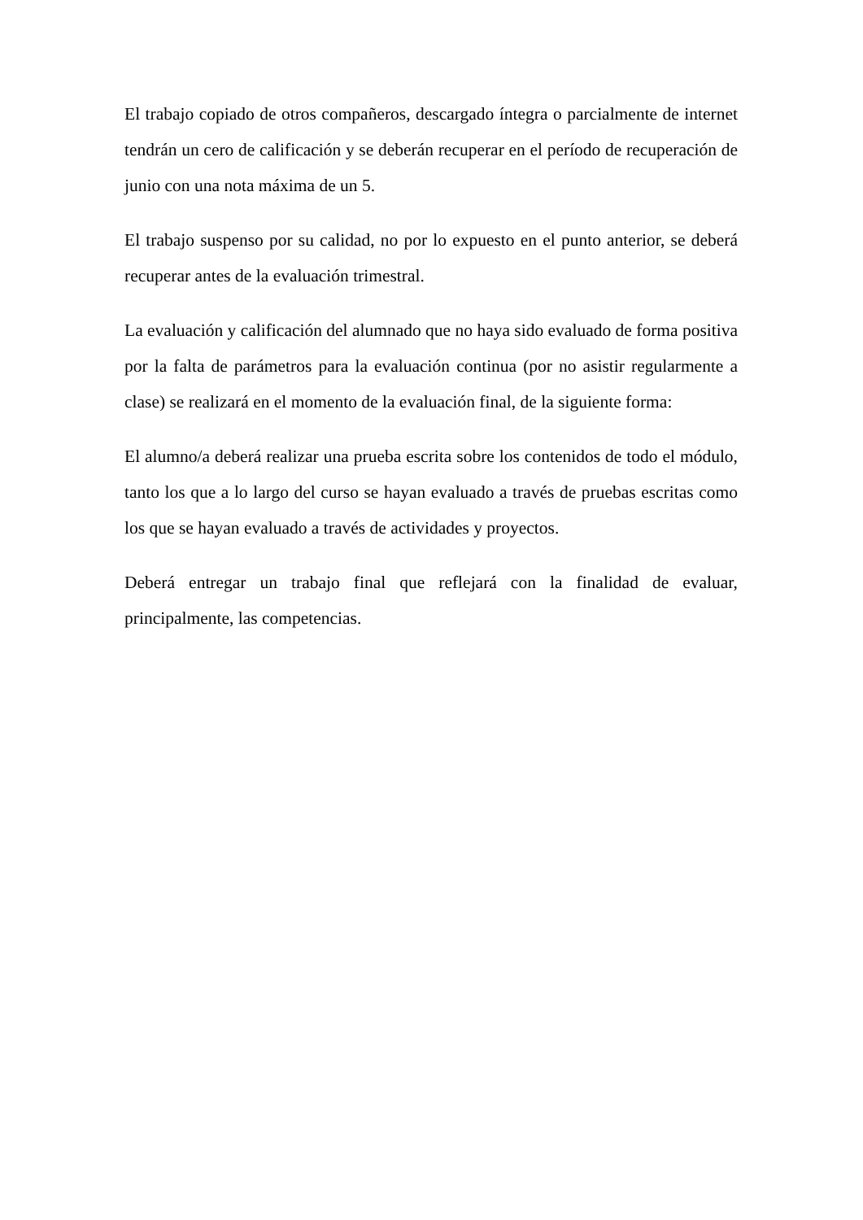El trabajo copiado de otros compañeros, descargado íntegra o parcialmente de internet tendrán un cero de calificación y se deberán recuperar en el período de recuperación de junio con una nota máxima de un 5.
El trabajo suspenso por su calidad, no por lo expuesto en el punto anterior, se deberá recuperar antes de la evaluación trimestral.
La evaluación y calificación del alumnado que no haya sido evaluado de forma positiva por la falta de parámetros para la evaluación continua (por no asistir regularmente a clase) se realizará en el momento de la evaluación final, de la siguiente forma:
El alumno/a deberá realizar una prueba escrita sobre los contenidos de todo el módulo, tanto los que a lo largo del curso se hayan evaluado a través de pruebas escritas como los que se hayan evaluado a través de actividades y proyectos.
Deberá entregar un trabajo final que reflejará con la finalidad de evaluar, principalmente, las competencias.